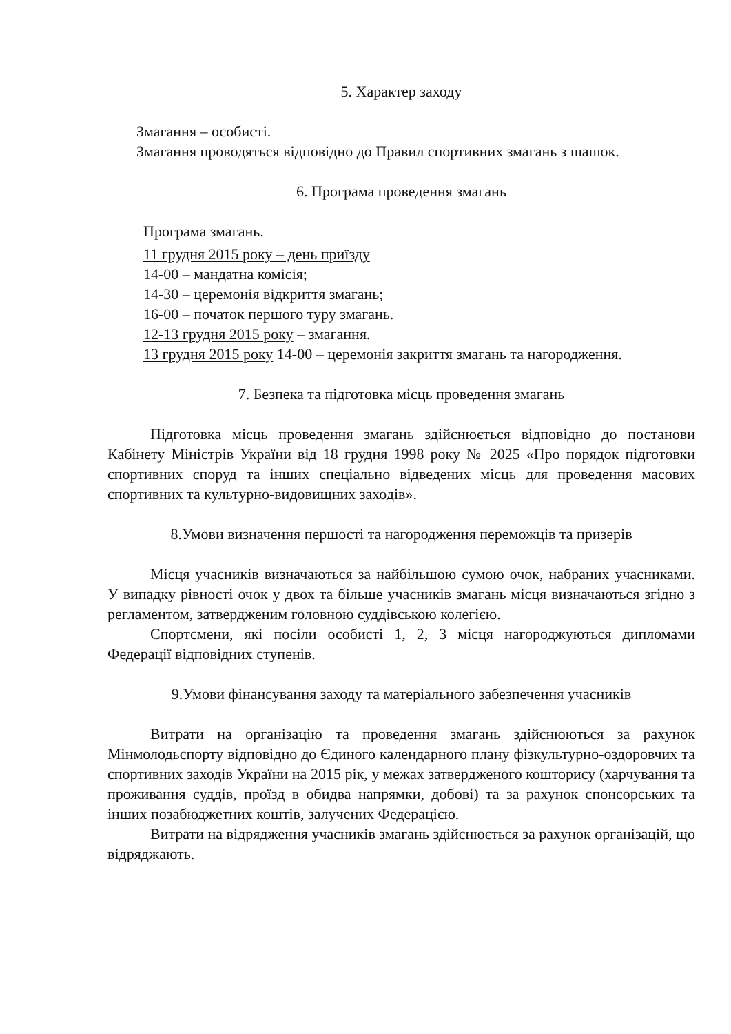5. Характер заходу
Змагання – особисті.
Змагання проводяться відповідно до Правил спортивних змагань з шашок.
6. Програма проведення змагань
Програма змагань.
11 грудня 2015 року – день приїзду
14-00 – мандатна комісія;
14-30 – церемонія відкриття змагань;
16-00 – початок першого туру змагань.
12-13 грудня 2015 року – змагання.
13 грудня 2015 року 14-00 – церемонія закриття змагань та нагородження.
7. Безпека та підготовка місць проведення змагань
Підготовка місць проведення змагань здійснюється відповідно до постанови Кабінету Міністрів України від 18 грудня 1998 року № 2025 «Про порядок підготовки спортивних споруд та інших спеціально відведених місць для проведення масових спортивних та культурно-видовищних заходів».
8.Умови визначення першості та нагородження переможців та призерів
Місця учасників визначаються за найбільшою сумою очок, набраних учасниками. У випадку рівності очок у двох та більше учасників змагань місця визначаються згідно з регламентом, затвердженим головною суддівською колегією.
Спортсмени, які посіли особисті 1, 2, 3 місця нагороджуються дипломами Федерації відповідних ступенів.
9.Умови фінансування заходу та матеріального забезпечення учасників
Витрати на організацію та проведення змагань здійснюються за рахунок Мінмолодьспорту відповідно до Єдиного календарного плану фізкультурно-оздоровчих та спортивних заходів України на 2015 рік, у межах затвердженого кошторису (харчування та проживання суддів, проїзд в обидва напрямки, добові) та за рахунок спонсорських та інших позабюджетних коштів, залучених Федерацією.
Витрати на відрядження учасників змагань здійснюється за рахунок організацій, що відряджають.